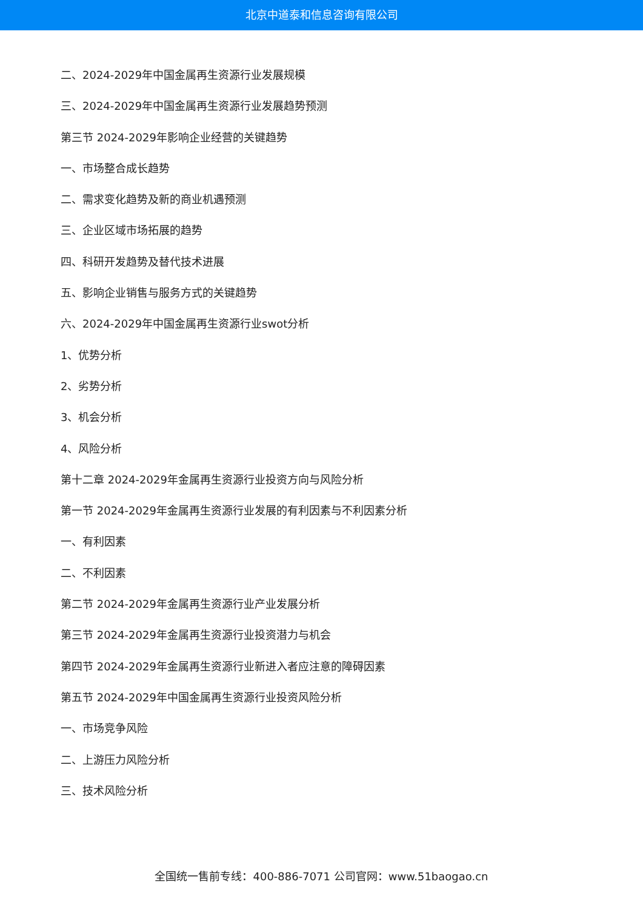北京中道泰和信息咨询有限公司
二、2024-2029年中国金属再生资源行业发展规模
三、2024-2029年中国金属再生资源行业发展趋势预测
第三节 2024-2029年影响企业经营的关键趋势
一、市场整合成长趋势
二、需求变化趋势及新的商业机遇预测
三、企业区域市场拓展的趋势
四、科研开发趋势及替代技术进展
五、影响企业销售与服务方式的关键趋势
六、2024-2029年中国金属再生资源行业swot分析
1、优势分析
2、劣势分析
3、机会分析
4、风险分析
第十二章 2024-2029年金属再生资源行业投资方向与风险分析
第一节 2024-2029年金属再生资源行业发展的有利因素与不利因素分析
一、有利因素
二、不利因素
第二节 2024-2029年金属再生资源行业产业发展分析
第三节 2024-2029年金属再生资源行业投资潜力与机会
第四节 2024-2029年金属再生资源行业新进入者应注意的障碍因素
第五节 2024-2029年中国金属再生资源行业投资风险分析
一、市场竞争风险
二、上游压力风险分析
三、技术风险分析
全国统一售前专线：400-886-7071 公司官网：www.51baogao.cn